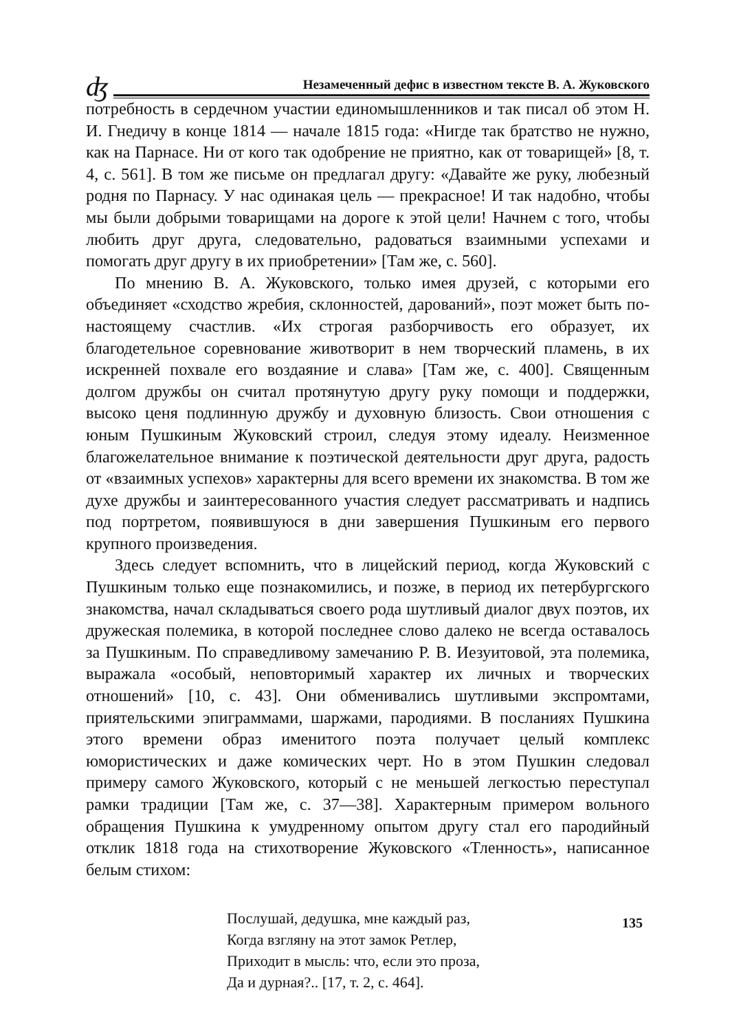ʤ Незамеченный дефис в известном тексте В. А. Жуковского
потребность в сердечном участии единомышленников и так писал об этом Н. И. Гнедичу в конце 1814 — начале 1815 года: «Нигде так братство не нужно, как на Парнасе. Ни от кого так одобрение не приятно, как от товарищей» [8, т. 4, с. 561]. В том же письме он предлагал другу: «Давайте же руку, любезный родня по Парнасу. У нас одинакая цель — прекрасное! И так надобно, чтобы мы были добрыми товарищами на дороге к этой цели! Начнем с того, чтобы любить друг друга, следовательно, радоваться взаимными успехами и помогать друг другу в их приобретении» [Там же, с. 560].
По мнению В. А. Жуковского, только имея друзей, с которыми его объединяет «сходство жребия, склонностей, дарований», поэт может быть по-настоящему счастлив. «Их строгая разборчивость его образует, их благодетельное соревнование животворит в нем творческий пламень, в их искренней похвале его воздаяние и слава» [Там же, с. 400]. Священным долгом дружбы он считал протянутую другу руку помощи и поддержки, высоко ценя подлинную дружбу и духовную близость. Свои отношения с юным Пушкиным Жуковский строил, следуя этому идеалу. Неизменное благожелательное внимание к поэтической деятельности друг друга, радость от «взаимных успехов» характерны для всего времени их знакомства. В том же духе дружбы и заинтересованного участия следует рассматривать и надпись под портретом, появившуюся в дни завершения Пушкиным его первого крупного произведения.
Здесь следует вспомнить, что в лицейский период, когда Жуковский с Пушкиным только еще познакомились, и позже, в период их петербургского знакомства, начал складываться своего рода шутливый диалог двух поэтов, их дружеская полемика, в которой последнее слово далеко не всегда оставалось за Пушкиным. По справедливому замечанию Р. В. Иезуитовой, эта полемика, выражала «особый, неповторимый характер их личных и творческих отношений» [10, с. 43]. Они обменивались шутливыми экспромтами, приятельскими эпиграммами, шаржами, пародиями. В посланиях Пушкина этого времени образ именитого поэта получает целый комплекс юмористических и даже комических черт. Но в этом Пушкин следовал примеру самого Жуковского, который с не меньшей легкостью переступал рамки традиции [Там же, с. 37—38]. Характерным примером вольного обращения Пушкина к умудренному опытом другу стал его пародийный отклик 1818 года на стихотворение Жуковского «Тленность», написанное белым стихом:
Послушай, дедушка, мне каждый раз,
Когда взгляну на этот замок Ретлер,
Приходит в мысль: что, если это проза,
Да и дурная?.. [17, т. 2, с. 464].
135